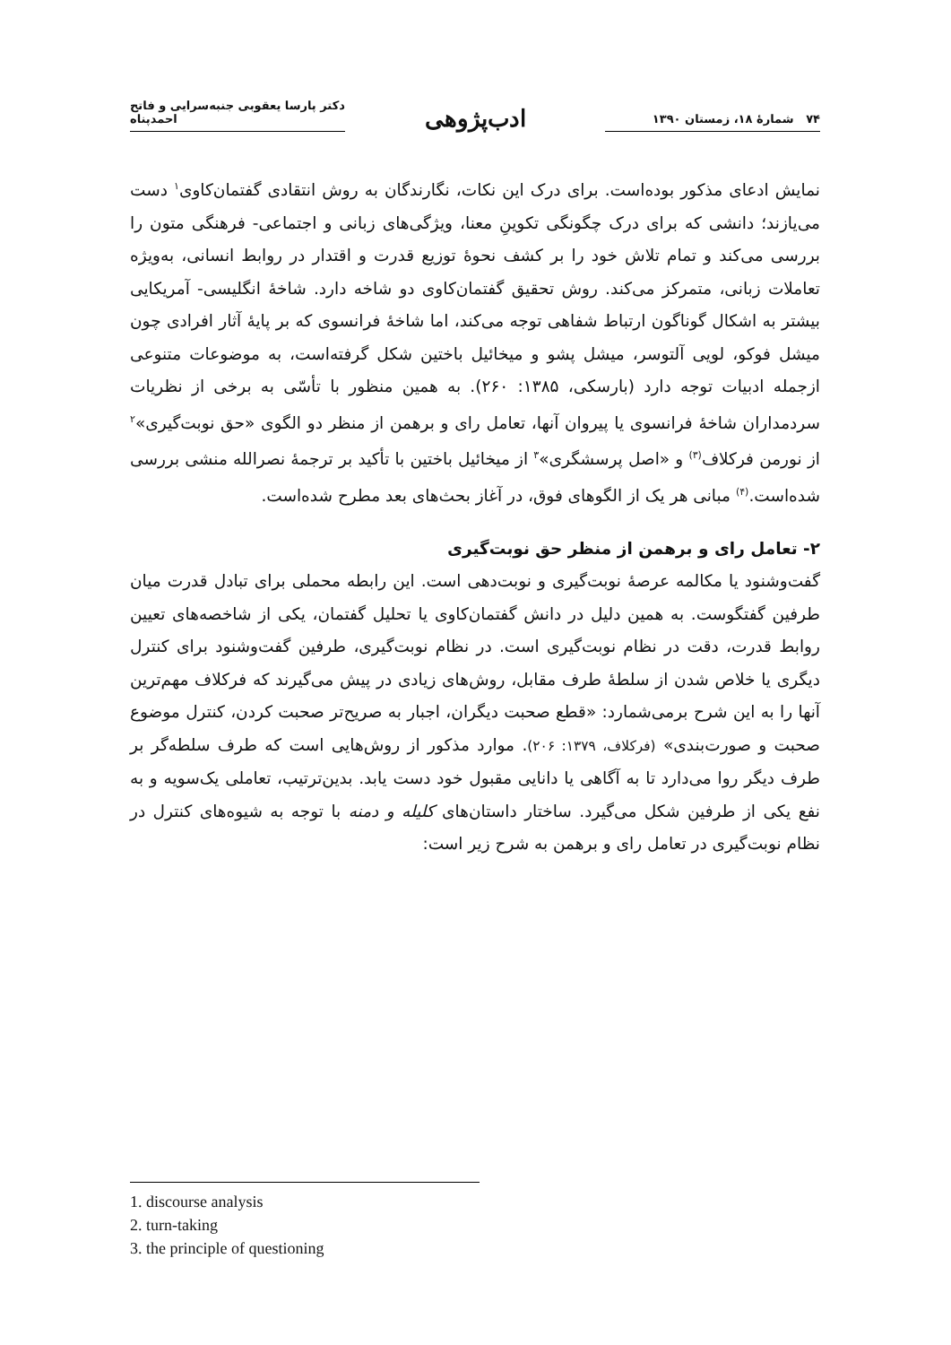۷۴ شمارهٔ ۱۸، زمستان ۱۳۹۰
ادب‌پژوهی
دکتر پارسا یعقوبی جنبه‌سرایی و فاتح احمدپناه
نمایش ادعای مذکور بوده‌است. برای درک این نکات، نگارندگان به روش انتقادی گفتمان‌کاوی<sup>۱</sup> دست می‌یازند؛ دانشی که برای درک چگونگی تکوینِ معنا، ویژگی‌های زبانی و اجتماعی- فرهنگی متون را بررسی می‌کند و تمام تلاش خود را بر کشف نحوهٔ توزیع قدرت و اقتدار در روابط انسانی، به‌ویژه تعاملات زبانی، متمرکز می‌کند. روش تحقیق گفتمان‌کاوی دو شاخه دارد. شاخهٔ انگلیسی- آمریکایی بیشتر به اشکال گوناگون ارتباط شفاهی توجه می‌کند، اما شاخهٔ فرانسوی که بر پایهٔ آثار افرادی چون میشل فوکو، لویی آلتوسر، میشل پشو و میخائیل باختین شکل گرفته‌است، به موضوعات متنوعی ازجمله ادبیات توجه دارد (بارسکی، ۱۳۸۵: ۲۶۰). به همین منظور با تأسّی به برخی از نظریات سردمداران شاخهٔ فرانسوی یا پیروان آنها، تعامل رای و برهمن از منظر دو الگوی «حق نوبت‌گیری»<sup>۲</sup> از نورمن فرکلاف<sup>(۳)</sup> و «اصل پرسشگری»<sup>۳</sup> از میخائیل باختین با تأکید بر ترجمهٔ نصرالله منشی بررسی شده‌است.<sup>(۴)</sup> مبانی هر یک از الگوهای فوق، در آغاز بحث‌های بعد مطرح شده‌است.
۲- تعامل رای و برهمن از منظر حق نوبت‌گیری
گفت‌وشنود یا مکالمه عرصهٔ نوبت‌گیری و نوبت‌دهی است. این رابطه محملی برای تبادل قدرت میان طرفین گفتگوست. به همین دلیل در دانش گفتمان‌کاوی یا تحلیل گفتمان، یکی از شاخصه‌های تعیین روابط قدرت، دقت در نظام نوبت‌گیری است. در نظام نوبت‌گیری، طرفین گفت‌وشنود برای کنترل دیگری یا خلاص شدن از سلطهٔ طرف مقابل، روش‌های زیادی در پیش می‌گیرند که فرکلاف مهم‌ترین آنها را به این شرح برمی‌شمارد: «قطع صحبت دیگران، اجبار به صریح‌تر صحبت کردن، کنترل موضوع صحبت و صورت‌بندی» (فرکلاف، ۱۳۷۹: ۲۰۶). موارد مذکور از روش‌هایی است که طرف سلطه‌گر بر طرف دیگر روا می‌دارد تا به آگاهی یا دانایی مقبول خود دست یابد. بدین‌ترتیب، تعاملی یک‌سویه و به نفع یکی از طرفین شکل می‌گیرد. ساختار داستان‌های کلیله و دمنه با توجه به شیوه‌های کنترل در نظام نوبت‌گیری در تعامل رای و برهمن به شرح زیر است:
1. discourse analysis
2. turn-taking
3. the principle of questioning